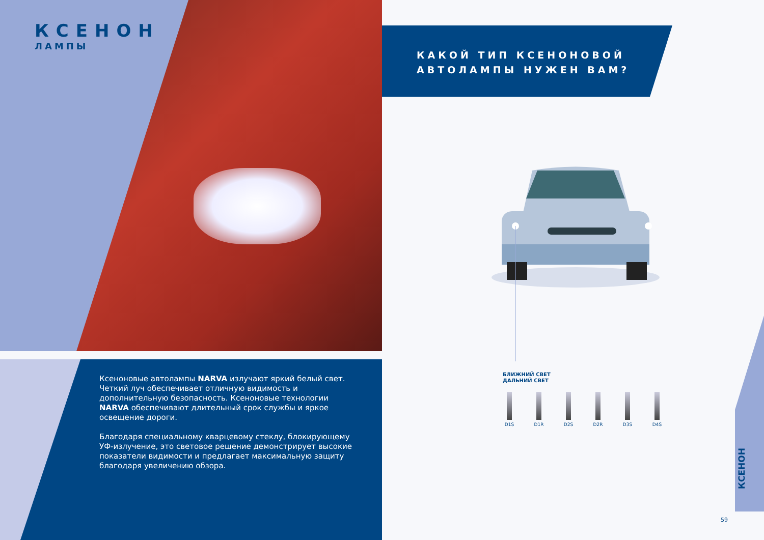КСЕНОН
ЛАМПЫ
Ксеноновые автолампы NARVA излучают яркий белый свет. Четкий луч обеспечивает отличную видимость и дополнительную безопасность. Ксеноновые технологии NARVA обеспечивают длительный срок службы и яркое освещение дороги.
Благодаря специальному кварцевому стеклу, блокирующему УФ-излучение, это световое решение демонстрирует высокие показатели видимости и предлагает максимальную защиту благодаря увеличению обзора.
КАКОЙ ТИП КСЕНОНОВОЙ
АВТОЛАМПЫ НУЖЕН ВАМ?
БЛИЖНИЙ СВЕТ
ДАЛЬНИЙ СВЕТ
D1S D1R D2S D2R D3S D4S
КСЕНОН
59